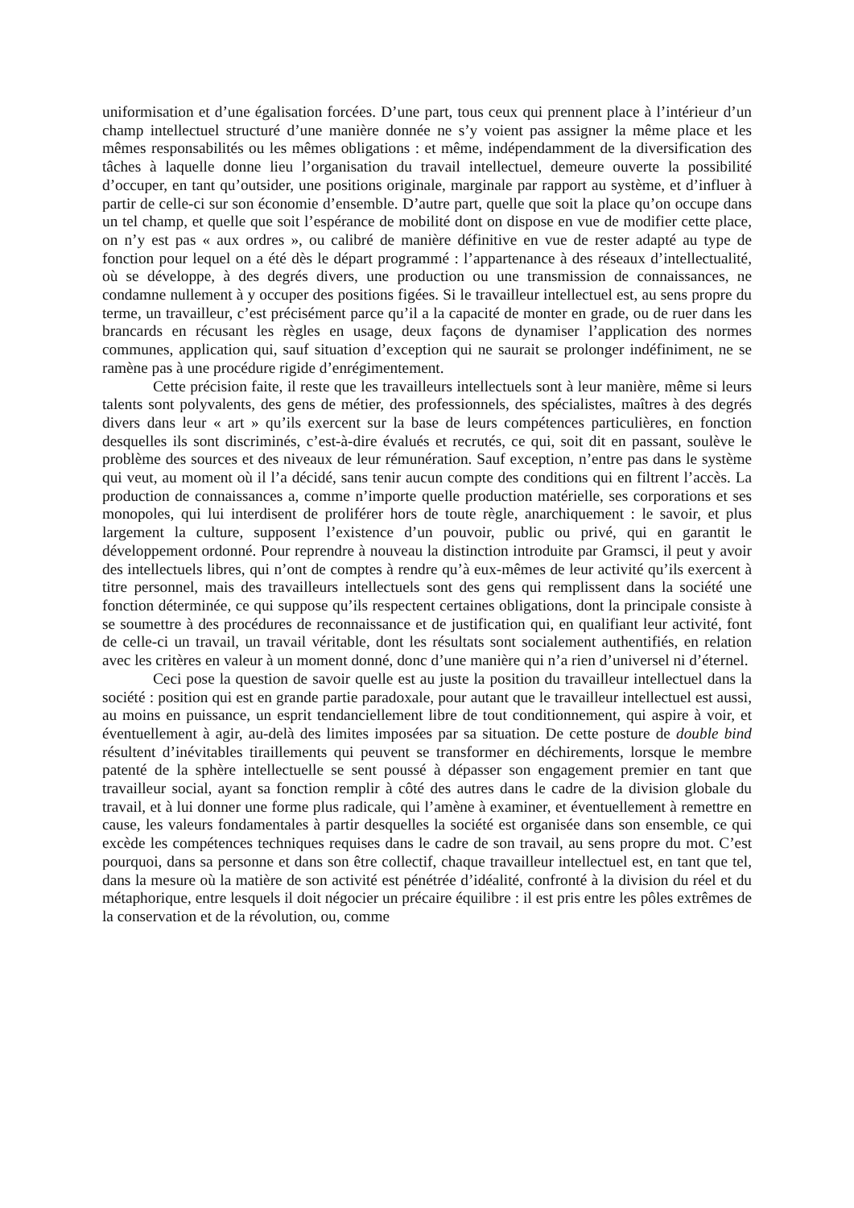uniformisation et d’une égalisation forcées. D’une part, tous ceux qui prennent place à l’intérieur d’un champ intellectuel structuré d’une manière donnée ne s’y voient pas assigner la même place et les mêmes responsabilités ou les mêmes obligations : et même, indépendamment de la diversification des tâches à laquelle donne lieu l’organisation du travail intellectuel, demeure ouverte la possibilité d’occuper, en tant qu’outsider, une positions originale, marginale par rapport au système, et d’influer à partir de celle-ci sur son économie d’ensemble. D’autre part, quelle que soit la place qu’on occupe dans un tel champ, et quelle que soit l’espérance de mobilité dont on dispose en vue de modifier cette place, on n’y est pas « aux ordres », ou calibré de manière définitive en vue de rester adapté au type de fonction pour lequel on a été dès le départ programmé : l’appartenance à des réseaux d’intellectualité, où se développe, à des degrés divers, une production ou une transmission de connaissances, ne condamne nullement à y occuper des positions figées. Si le travailleur intellectuel est, au sens propre du terme, un travailleur, c’est précisément parce qu’il a la capacité de monter en grade, ou de ruer dans les brancards en récusant les règles en usage, deux façons de dynamiser l’application des normes communes, application qui, sauf situation d’exception qui ne saurait se prolonger indéfiniment, ne se ramène pas à une procédure rigide d’enrégimentement.
Cette précision faite, il reste que les travailleurs intellectuels sont à leur manière, même si leurs talents sont polyvalents, des gens de métier, des professionnels, des spécialistes, maîtres à des degrés divers dans leur « art » qu’ils exercent sur la base de leurs compétences particulières, en fonction desquelles ils sont discriminés, c’est-à-dire évalués et recrutés, ce qui, soit dit en passant, soulève le problème des sources et des niveaux de leur rémunération. Sauf exception, n’entre pas dans le système qui veut, au moment où il l’a décidé, sans tenir aucun compte des conditions qui en filtrent l’accès. La production de connaissances a, comme n’importe quelle production matérielle, ses corporations et ses monopoles, qui lui interdisent de proliférer hors de toute règle, anarchiquement : le savoir, et plus largement la culture, supposent l’existence d’un pouvoir, public ou privé, qui en garantit le développement ordonné. Pour reprendre à nouveau la distinction introduite par Gramsci, il peut y avoir des intellectuels libres, qui n’ont de comptes à rendre qu’à eux-mêmes de leur activité qu’ils exercent à titre personnel, mais des travailleurs intellectuels sont des gens qui remplissent dans la société une fonction déterminée, ce qui suppose qu’ils respectent certaines obligations, dont la principale consiste à se soumettre à des procédures de reconnaissance et de justification qui, en qualifiant leur activité, font de celle-ci un travail, un travail véritable, dont les résultats sont socialement authentifiés, en relation avec les critères en valeur à un moment donné, donc d’une manière qui n’a rien d’universel ni d’éternel.
Ceci pose la question de savoir quelle est au juste la position du travailleur intellectuel dans la société : position qui est en grande partie paradoxale, pour autant que le travailleur intellectuel est aussi, au moins en puissance, un esprit tendanciellement libre de tout conditionnement, qui aspire à voir, et éventuellement à agir, au-delà des limites imposées par sa situation. De cette posture de double bind résultent d’inévitables tiraillements qui peuvent se transformer en déchirements, lorsque le membre patenté de la sphère intellectuelle se sent poussé à dépasser son engagement premier en tant que travailleur social, ayant sa fonction remplir à côté des autres dans le cadre de la division globale du travail, et à lui donner une forme plus radicale, qui l’amène à examiner, et éventuellement à remettre en cause, les valeurs fondamentales à partir desquelles la société est organisée dans son ensemble, ce qui excède les compétences techniques requises dans le cadre de son travail, au sens propre du mot. C’est pourquoi, dans sa personne et dans son être collectif, chaque travailleur intellectuel est, en tant que tel, dans la mesure où la matière de son activité est pénétrée d’idéalité, confronté à la division du réel et du métaphorique, entre lesquels il doit négocier un précaire équilibre : il est pris entre les pôles extrêmes de la conservation et de la révolution, ou, comme